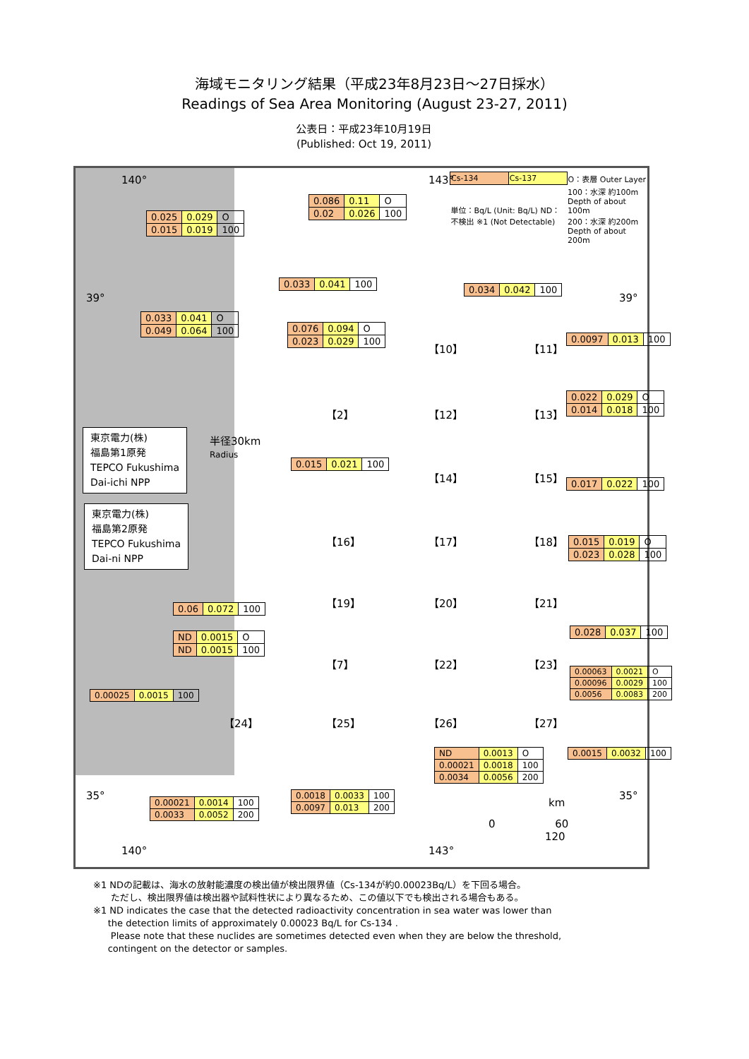海域モニタリング結果（平成23年8月23日～27日採水）
Readings of Sea Area Monitoring (August 23-27, 2011)
公表日：平成23年10月19日
(Published: Oct 19, 2011)
| Cs-134 | Cs-137 | O：表層 Outer Layer |
| 単位：Bq/L (Unit: Bq/L) ND：不検出 ※1 (Not Detectable) | | 100：水深 約100m Depth of about 100m 200：水深 約200m Depth of about 200m |
| 0.025 | 0.029 | O |
| 0.015 | 0.019 | 100 |
| 0.086 | 0.11 | O |
| 0.02 | 0.026 | 100 |
| 0.033 | 0.041 | 100 |
| 0.034 | 0.042 | 100 |
| 0.033 | 0.041 | O |
| 0.049 | 0.064 | 100 |
| 0.076 | 0.094 | O |
| 0.023 | 0.029 | 100 |
| 0.0097 | 0.013 | 100 |
| 0.022 | 0.029 | O |
| 0.014 | 0.018 | 100 |
【10】 【11】
【2】 【12】 【13】
東京電力(株)
福島第1原発
TEPCO Fukushima
Dai-ichi NPP
半径30km
Radius
| 0.015 | 0.021 | 100 |
【14】 【15】
| 0.017 | 0.022 | 100 |
東京電力(株)
福島第2原発
TEPCO Fukushima
Dai-ni NPP
【16】 【17】 【18】
| 0.015 | 0.019 | O |
| 0.023 | 0.028 | 100 |
| 0.06 | 0.072 | 100 |
【19】 【20】 【21】
| ND | 0.0015 | O |
| ND | 0.0015 | 100 |
| 0.028 | 0.037 | 100 |
【7】 【22】 【23】
| 0.00063 | 0.0021 | O |
| 0.00096 | 0.0029 | 100 |
| 0.0056 | 0.0083 | 200 |
| 0.00025 | 0.0015 | 100 |
【24】 【25】 【26】 【27】
| ND | 0.0013 | O |
| 0.00021 | 0.0018 | 100 |
| 0.0034 | 0.0056 | 200 |
| 0.0015 | 0.0032 | 100 |
| 0.0018 | 0.0033 | 100 |
| 0.0097 | 0.013 | 200 |
| 0.00021 | 0.0014 | 100 |
| 0.0033 | 0.0052 | 200 |
140° 143°
39° 39°
35° 35°
km
0 60 120
140° 143°
※1 NDの記載は、海水の放射能濃度の検出値が検出限界値（Cs-134が約0.00023Bq/L）を下回る場合。
ただし、検出限界値は検出器や試料性状により異なるため、この値以下でも検出される場合もある。
※1 ND indicates the case that the detected radioactivity concentration in sea water was lower than
the detection limits of approximately 0.00023 Bq/L for Cs-134 .
Please note that these nuclides are sometimes detected even when they are below the threshold,
contingent on the detector or samples.